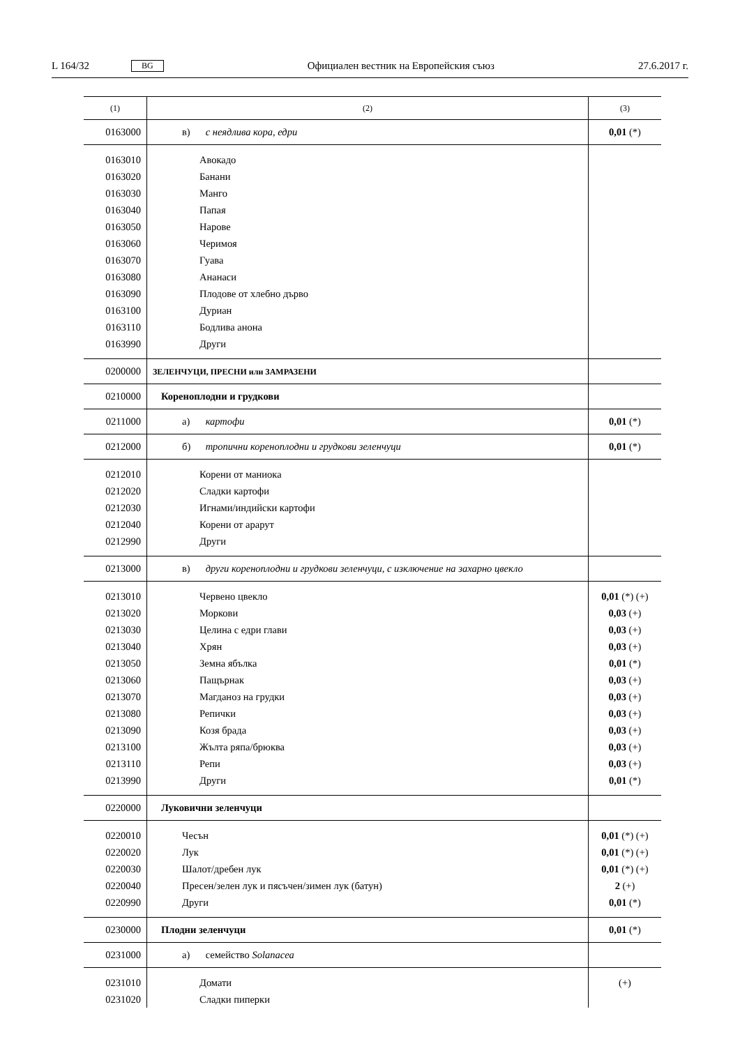L 164/32 BG Официален вестник на Европейския съюз 27.6.2017 г.
| (1) | (2) | (3) |
| --- | --- | --- |
| 0163000 | в) с неядлива кора, едри | 0,01 (*) |
| 0163010 0163020 0163030 0163040 0163050 0163060 0163070 0163080 0163090 0163100 0163110 0163990 | Авокадо Банани Манго Папая Нарове Черимоя Гуава Ананаси Плодове от хлебно дърво Дуриан Бодлива анона Други | |
| 0200000 | ЗЕЛЕНЧУЦИ, ПРЕСНИ или ЗАМРАЗЕНИ | |
| 0210000 | Кореноплодни и грудкови | |
| 0211000 | а) картофи | 0,01 (*) |
| 0212000 | б) тропични кореноплодни и грудкови зеленчуци | 0,01 (*) |
| 0212010 0212020 0212030 0212040 0212990 | Корени от маниока Сладки картофи Игнами/индийски картофи Корени от арарут Други | |
| 0213000 | в) други кореноплодни и грудкови зеленчуци, с изключение на захарно цвекло | |
| 0213010 0213020 0213030 0213040 0213050 0213060 0213070 0213080 0213090 0213100 0213110 0213990 | Червено цвекло Моркови Целина с едри глави Хрян Земна ябълка Пащърнак Магданоз на грудки Репички Козя брада Жълта ряпа/брюква Репи Други | 0,01 (*) (+) 0,03 (+) 0,03 (+) 0,03 (+) 0,01 (*) 0,03 (+) 0,03 (+) 0,03 (+) 0,03 (+) 0,03 (+) 0,03 (+) 0,01 (*) |
| 0220000 | Луковични зеленчуци | |
| 0220010 0220020 0220030 0220040 0220990 | Чесън Лук Шалот/дребен лук Пресен/зелен лук и пясъчен/зимен лук (батун) Други | 0,01 (*) (+) 0,01 (*) (+) 0,01 (*) (+) 2 (+) 0,01 (*) |
| 0230000 | Плодни зеленчуци | 0,01 (*) |
| 0231000 | а) семейство Solanacea | |
| 0231010 0231020 | Домати Сладки пиперки | (+) |